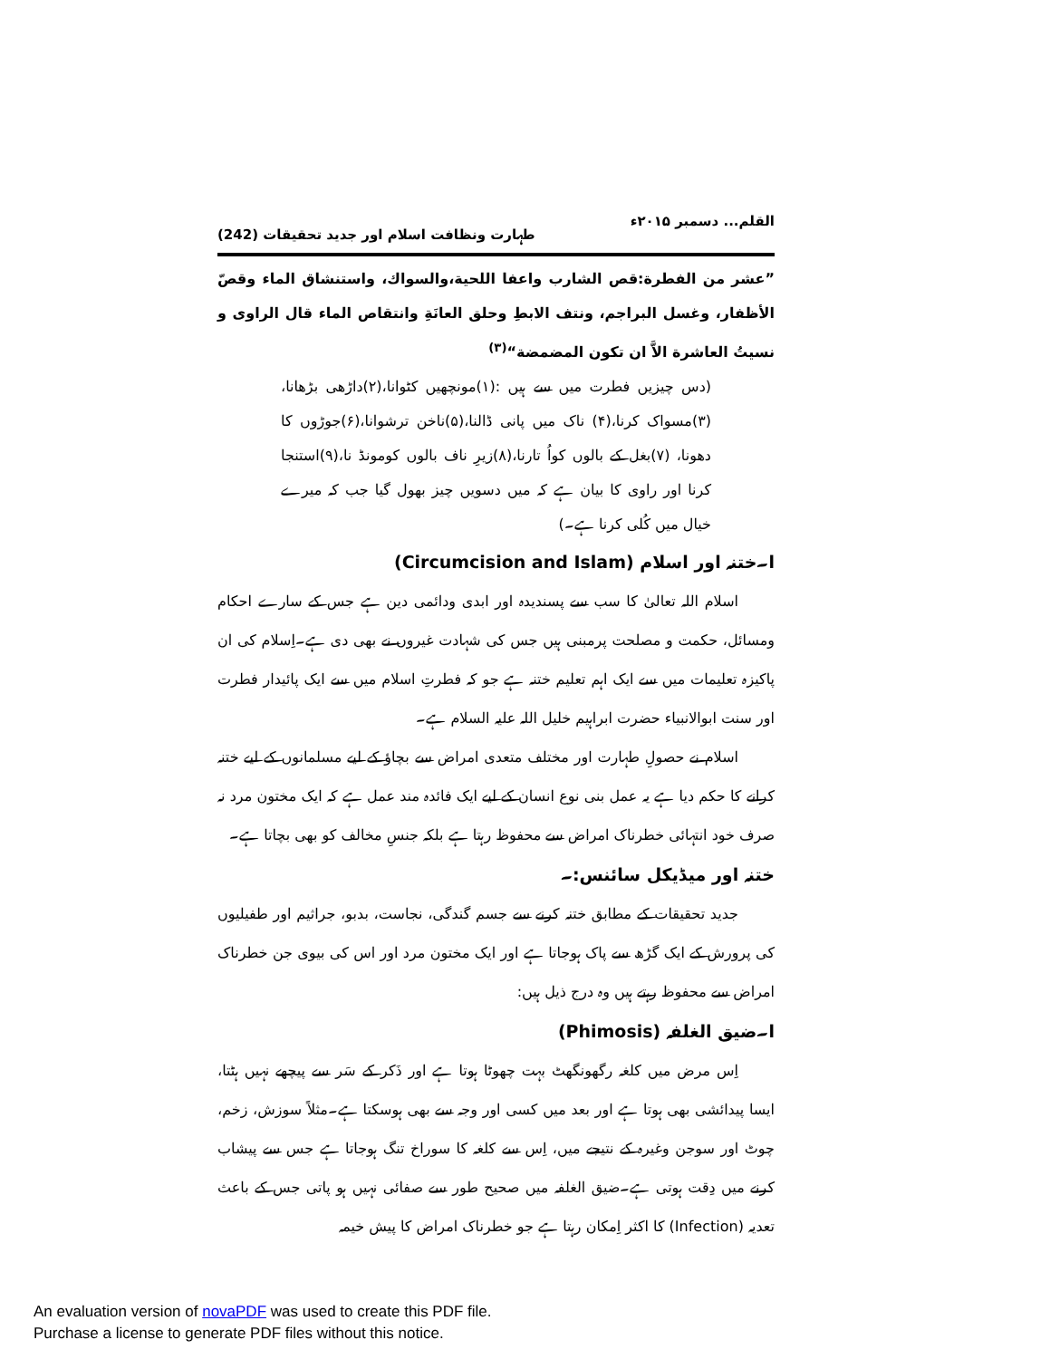القلم... دسمبر ۲۰۱۵ء طہارت ونظافت اسلام اور جدید تحقیقات (242)
”عشر من الفطرة:قص الشارب واعفا اللحية،والسواك، واستنشاق الماء وقصّ الأظفار، وغسل البراجم، ونتف الابطِ وحلق العانَةِ وانتقاص الماء قال الراوی و نسيتُ العاشرة الاَّ ان تكون المضمضة“<sup>(۳)</sup>
(دس چیزیں فطرت میں سے ہیں :(۱)مونچھیں کٹوانا،(۲)داڑھی بڑھانا، (۳)مسواک کرنا،(۴) ناک میں پانی ڈالنا،(۵)ناخن ترشوانا،(۶)جوڑوں کا دھونا، (۷)بغل کے بالوں کواُ تارنا،(۸)زیرِ ناف بالوں کومونڈ نا،(۹)استنجا کرنا اور راوی کا بیان ہے کہ میں دسویں چیز بھول گیا جب کہ میرے خیال میں کُلی کرنا ہے۔)
ا۔ختنہ اور اسلام (Circumcision and Islam)
اسلام اللہ تعالیٰ کا سب سے پسندیدہ اور ابدی ودائمی دین ہے جس کے سارے احکام ومسائل، حکمت و مصلحت پرمبنی ہیں جس کی شہادت غیروں نے بھی دی ہے۔اِسلام کی ان پاکیزہ تعلیمات میں سے ایک اہم تعلیم ختنہ ہے جو کہ فطرتِ اسلام میں سے ایک پائیدار فطرت اور سنت ابوالانبیاء حضرت ابراہیم خلیل اللہ علیہ السلام ہے۔
اسلام نے حصولِ طہارت اور مختلف متعدی امراض سے بچاؤ کے لیے مسلمانوں کے لیے ختنہ کرانے کا حکم دیا ہے یہ عمل بنی نوع انسان کے لیے ایک فائدہ مند عمل ہے کہ ایک مختون مرد نہ صرف خود انتہائی خطرناک امراض سے محفوظ رہتا ہے بلکہ جنسِ مخالف کو بھی بچاتا ہے۔
ختنہ اور میڈیکل سائنس:۔
جدید تحقیقات کے مطابق ختنہ کرنے سے جسم گندگی، نجاست، بدبو، جراثیم اور طفیلیوں کی پرورش کے ایک گڑھ سے پاک ہوجاتا ہے اور ایک مختون مرد اور اس کی بیوی جن خطرناک امراض سے محفوظ رہتے ہیں وہ درج ذیل ہیں:
ا۔ضیق الغلفہ (Phimosis)
اِس مرض میں کلغہ رگھونگھٹ بہت چھوٹا ہوتا ہے اور ذَکر کے سَر سے پیچھے نہیں ہٹتا، ایسا پیدائشی بھی ہوتا ہے اور بعد میں کسی اور وجہ سے بھی ہوسکتا ہے۔مثلاً سوزش، زخم، چوٹ اور سوجن وغیرہ کے نتیجے میں، اِس سے کلغہ کا سوراخ تنگ ہوجاتا ہے جس سے پیشاب کرنے میں دِقت ہوتی ہے۔ضیق الغلفہ میں صحیح طور سے صفائی نہیں ہو پاتی جس کے باعث تعدیہ (Infection) کا اکثر اِمکان رہتا ہے جو خطرناک امراض کا پیش خیمہ
An evaluation version of novaPDF was used to create this PDF file.
Purchase a license to generate PDF files without this notice.